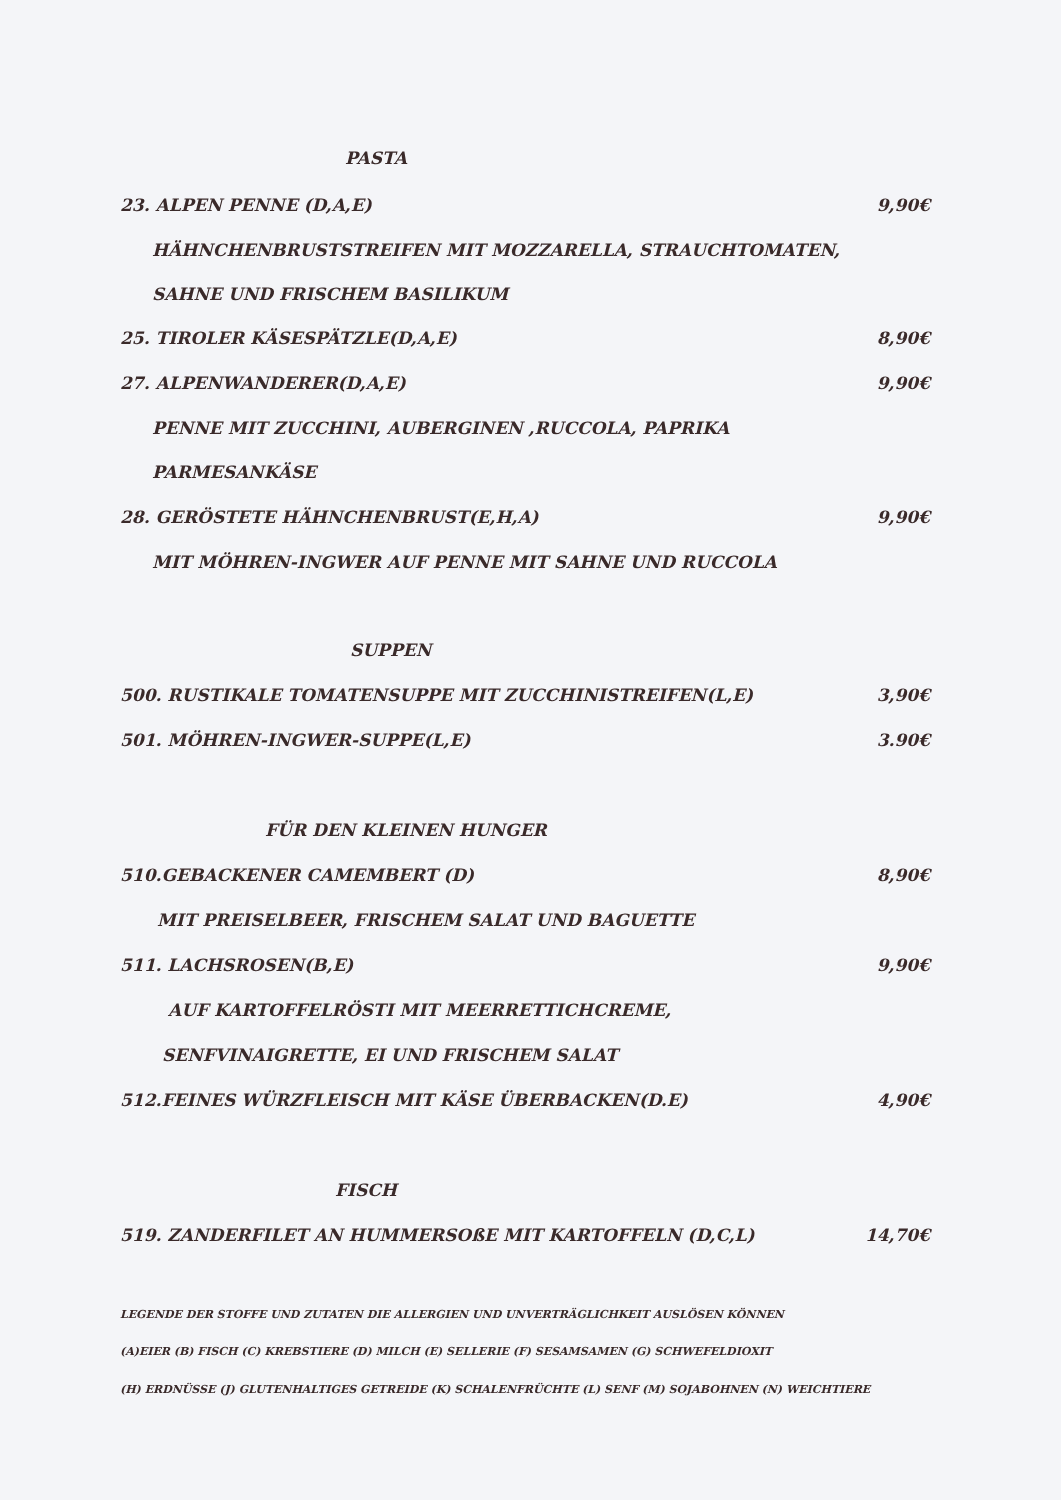PASTA
23. ALPEN PENNE (D,A,E) 9,90€
HÄHNCHENBRUSTSTREIFEN MIT MOZZARELLA, STRAUCHTOMATEN,
SAHNE UND FRISCHEM BASILIKUM
25. TIROLER KÄSESPÄTZLE(D,A,E) 8,90€
27. ALPENWANDERER(D,A,E) 9,90€
PENNE MIT ZUCCHINI, AUBERGINEN ,RUCCOLA, PAPRIKA
PARMESANKÄSE
28. GERÖSTETE HÄHNCHENBRUST(E,H,A) 9,90€
MIT MÖHREN-INGWER AUF PENNE MIT SAHNE UND RUCCOLA
SUPPEN
500. RUSTIKALE TOMATENSUPPE MIT ZUCCHINISTREIFEN(L,E) 3,90€
501. MÖHREN-INGWER-SUPPE(L,E) 3.90€
FÜR DEN KLEINEN HUNGER
510.GEBACKENER CAMEMBERT (D) 8,90€
MIT PREISELBEER, FRISCHEM SALAT UND BAGUETTE
511. LACHSROSEN(B,E) 9,90€
AUF KARTOFFELRÖSTI MIT MEERRETTICHCREME,
SENFVINAIGRETTE, EI UND FRISCHEM SALAT
512.FEINES WÜRZFLEISCH MIT KÄSE ÜBERBACKEN(D.E) 4,90€
FISCH
519. ZANDERFILET AN HUMMERSOßE MIT KARTOFFELN (D,C,L) 14,70€
LEGENDE DER STOFFE UND ZUTATEN DIE ALLERGIEN UND UNVERTRÄGLICHKEIT AUSLÖSEN KÖNNEN
(A)EIER (B) FISCH (C) KREBSTIERE (D) MILCH (E) SELLERIE (F) SESAMSAMEN (G) SCHWEFELDIOXIT
(H) ERDNÜSSE (J) GLUTENHALTIGES GETREIDE (K) SCHALENFRÜCHTE (L) SENF (M) SOJABOHNEN (N) WEICHTIERE